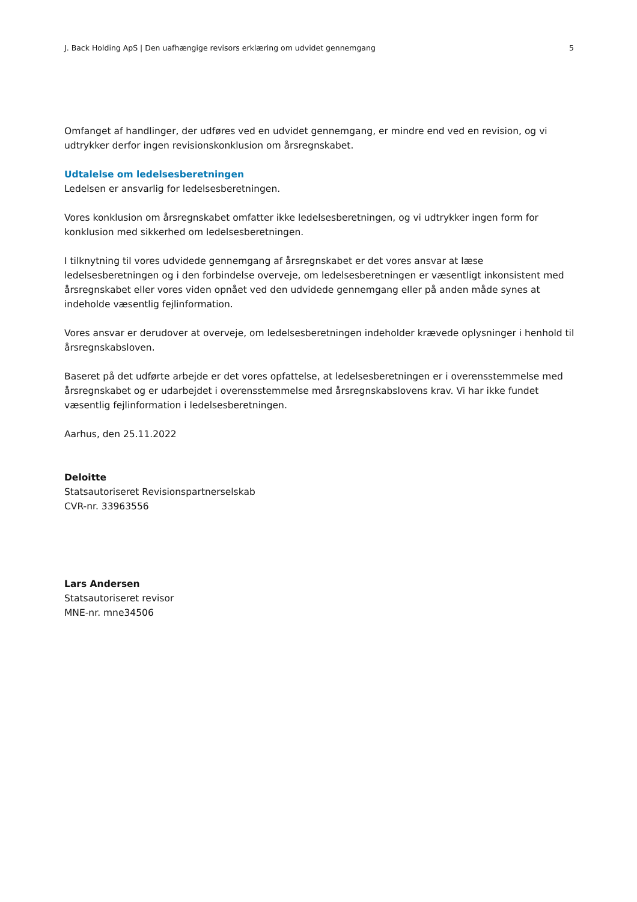J. Back Holding ApS | Den uafhængige revisors erklæring om udvidet gennemgang 5
Omfanget af handlinger, der udføres ved en udvidet gennemgang, er mindre end ved en revision, og vi udtrykker derfor ingen revisionskonklusion om årsregnskabet.
Udtalelse om ledelsesberetningen
Ledelsen er ansvarlig for ledelsesberetningen.
Vores konklusion om årsregnskabet omfatter ikke ledelsesberetningen, og vi udtrykker ingen form for konklusion med sikkerhed om ledelsesberetningen.
I tilknytning til vores udvidede gennemgang af årsregnskabet er det vores ansvar at læse ledelsesberetningen og i den forbindelse overveje, om ledelsesberetningen er væsentligt inkonsistent med årsregnskabet eller vores viden opnået ved den udvidede gennemgang eller på anden måde synes at indeholde væsentlig fejlinformation.
Vores ansvar er derudover at overveje, om ledelsesberetningen indeholder krævede oplysninger i henhold til årsregnskabsloven.
Baseret på det udførte arbejde er det vores opfattelse, at ledelsesberetningen er i overensstemmelse med årsregnskabet og er udarbejdet i overensstemmelse med årsregnskabslovens krav. Vi har ikke fundet væsentlig fejlinformation i ledelsesberetningen.
Aarhus, den 25.11.2022
Deloitte
Statsautoriseret Revisionspartnerselskab
CVR-nr. 33963556
Lars Andersen
Statsautoriseret revisor
MNE-nr. mne34506